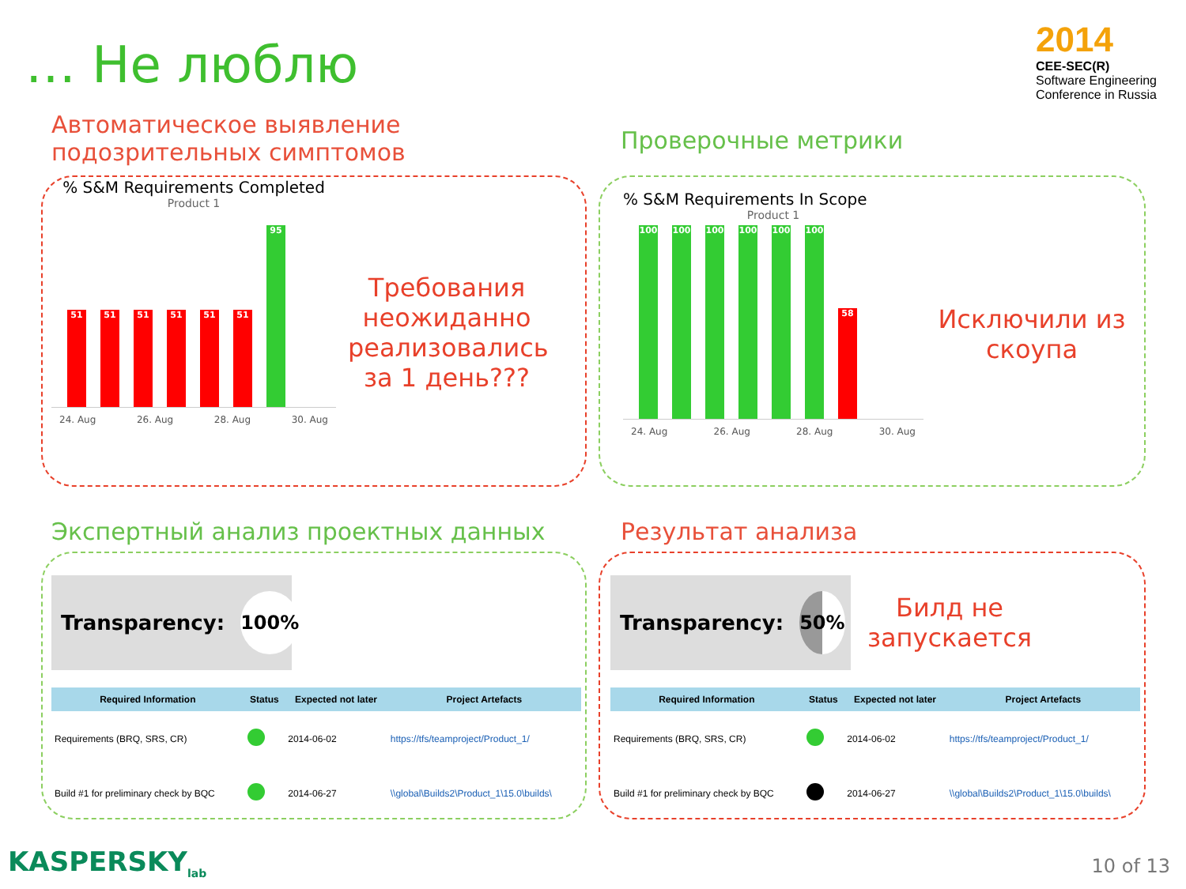… Не люблю
2014
CEE-SEC(R)
Software Engineering Conference in Russia
Автоматическое выявление
подозрительных симптомов
Проверочные метрики
% S&M Requirements Completed
Product 1
51
51
51
51
51
51
95
24. Aug 26. Aug 28. Aug 30. Aug
Требования неожиданно реализовались за 1 день???
% S&M Requirements In Scope
Product 1
100
100
100
100
100
100
58
24. Aug 26. Aug 28. Aug 30. Aug
Исключили из скоупа
Экспертный анализ проектных данных
Результат анализа
Transparency:
100%
| Required Information | Status | Expected not later | Project Artefacts |
| --- | --- | --- | --- |
| Requirements (BRQ, SRS, CR) | | 2014-06-02 | https://tfs/teamproject/Product_1/ |
| Build #1 for preliminary check by BQC | | 2014-06-27 | \\global\Builds2\Product_1\15.0\builds\ |
Transparency:
50%
Билд не запускается
| Required Information | Status | Expected not later | Project Artefacts |
| --- | --- | --- | --- |
| Requirements (BRQ, SRS, CR) | | 2014-06-02 | https://tfs/teamproject/Product_1/ |
| Build #1 for preliminary check by BQC | | 2014-06-27 | \\global\Builds2\Product_1\15.0\builds\ |
KASPERSKY<sub>lab</sub> 10 of 13